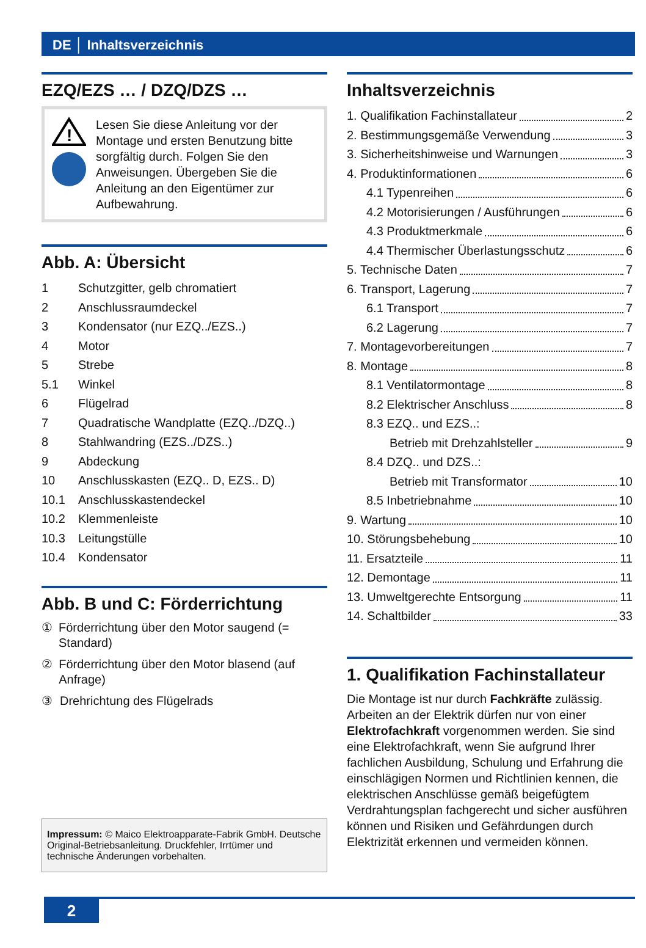DE │ Inhaltsverzeichnis
EZQ/EZS … / DZQ/DZS …
!
Lesen Sie diese Anleitung vor der Montage und ersten Benutzung bitte sorgfältig durch. Folgen Sie den Anweisungen. Übergeben Sie die Anleitung an den Eigentümer zur Aufbewahrung.
Abb. A: Übersicht
1 Schutzgitter, gelb chromatiert
2 Anschlussraumdeckel
3 Kondensator (nur EZQ../EZS..)
4 Motor
5 Strebe
5.1 Winkel
6 Flügelrad
7 Quadratische Wandplatte (EZQ../DZQ..)
8 Stahlwandring (EZS../DZS..)
9 Abdeckung
10 Anschlusskasten (EZQ.. D, EZS.. D)
10.1 Anschlusskastendeckel
10.2 Klemmenleiste
10.3 Leitungstülle
10.4 Kondensator
Abb. B und C: Förderrichtung
① Förderrichtung über den Motor saugend (= Standard)
② Förderrichtung über den Motor blasend (auf Anfrage)
③ Drehrichtung des Flügelrads
Impressum: © Maico Elektroapparate-Fabrik GmbH. Deutsche Original-Betriebsanleitung. Druckfehler, Irrtümer und technische Änderungen vorbehalten.
Inhaltsverzeichnis
1. Qualifikation Fachinstallateur 2
2. Bestimmungsgemäße Verwendung 3
3. Sicherheitshinweise und Warnungen 3
4. Produktinformationen 6
4.1 Typenreihen 6
4.2 Motorisierungen / Ausführungen 6
4.3 Produktmerkmale 6
4.4 Thermischer Überlastungsschutz 6
5. Technische Daten 7
6. Transport, Lagerung 7
6.1 Transport 7
6.2 Lagerung 7
7. Montagevorbereitungen 7
8. Montage 8
8.1 Ventilatormontage 8
8.2 Elektrischer Anschluss 8
8.3 EZQ.. und EZS..:
Betrieb mit Drehzahlsteller 9
8.4 DZQ.. und DZS..:
Betrieb mit Transformator 10
8.5 Inbetriebnahme 10
9. Wartung 10
10. Störungsbehebung 10
11. Ersatzteile 11
12. Demontage 11
13. Umweltgerechte Entsorgung 11
14. Schaltbilder 33
1. Qualifikation Fachinstallateur
Die Montage ist nur durch Fachkräfte zulässig. Arbeiten an der Elektrik dürfen nur von einer Elektrofachkraft vorgenommen werden. Sie sind eine Elektrofachkraft, wenn Sie aufgrund Ihrer fachlichen Ausbildung, Schulung und Erfahrung die einschlägigen Normen und Richtlinien kennen, die elektrischen Anschlüsse gemäß beigefügtem Verdrahtungsplan fachgerecht und sicher ausführen können und Risiken und Gefährdungen durch Elektrizität erkennen und vermeiden können.
2